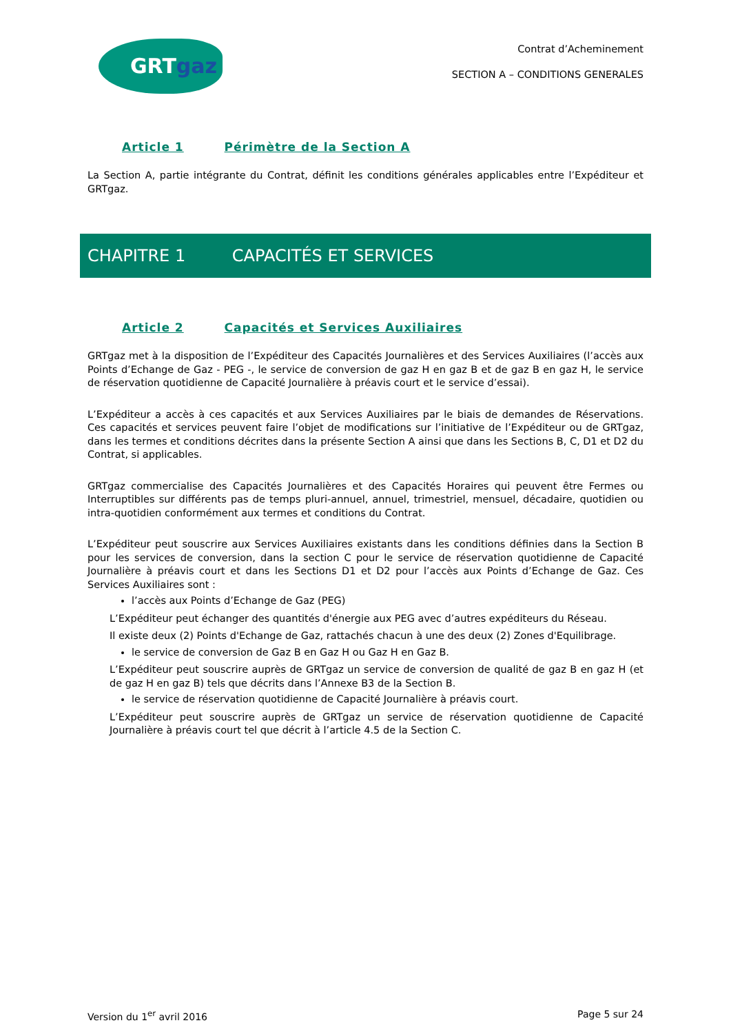GRTgaz
Contrat d’Acheminement
SECTION A – CONDITIONS GENERALES
Article 1 Périmètre de la Section A
La Section A, partie intégrante du Contrat, définit les conditions générales applicables entre l’Expéditeur et GRTgaz.
CHAPITRE 1 CAPACITÉS ET SERVICES
Article 2 Capacités et Services Auxiliaires
GRTgaz met à la disposition de l’Expéditeur des Capacités Journalières et des Services Auxiliaires (l’accès aux Points d’Echange de Gaz - PEG -, le service de conversion de gaz H en gaz B et de gaz B en gaz H, le service de réservation quotidienne de Capacité Journalière à préavis court et le service d’essai).
L’Expéditeur a accès à ces capacités et aux Services Auxiliaires par le biais de demandes de Réservations. Ces capacités et services peuvent faire l’objet de modifications sur l’initiative de l’Expéditeur ou de GRTgaz, dans les termes et conditions décrites dans la présente Section A ainsi que dans les Sections B, C, D1 et D2 du Contrat, si applicables.
GRTgaz commercialise des Capacités Journalières et des Capacités Horaires qui peuvent être Fermes ou Interruptibles sur différents pas de temps pluri-annuel, annuel, trimestriel, mensuel, décadaire, quotidien ou intra-quotidien conformément aux termes et conditions du Contrat.
L’Expéditeur peut souscrire aux Services Auxiliaires existants dans les conditions définies dans la Section B pour les services de conversion, dans la section C pour le service de réservation quotidienne de Capacité Journalière à préavis court et dans les Sections D1 et D2 pour l’accès aux Points d’Echange de Gaz. Ces Services Auxiliaires sont :
l’accès aux Points d’Echange de Gaz (PEG)
L’Expéditeur peut échanger des quantités d'énergie aux PEG avec d’autres expéditeurs du Réseau.
Il existe deux (2) Points d'Echange de Gaz, rattachés chacun à une des deux (2) Zones d'Equilibrage.
le service de conversion de Gaz B en Gaz H ou Gaz H en Gaz B.
L’Expéditeur peut souscrire auprès de GRTgaz un service de conversion de qualité de gaz B en gaz H (et de gaz H en gaz B) tels que décrits dans l’Annexe B3 de la Section B.
le service de réservation quotidienne de Capacité Journalière à préavis court.
L’Expéditeur peut souscrire auprès de GRTgaz un service de réservation quotidienne de Capacité Journalière à préavis court tel que décrit à l’article 4.5 de la Section C.
Version du 1<sup>er</sup> avril 2016 Page 5 sur 24